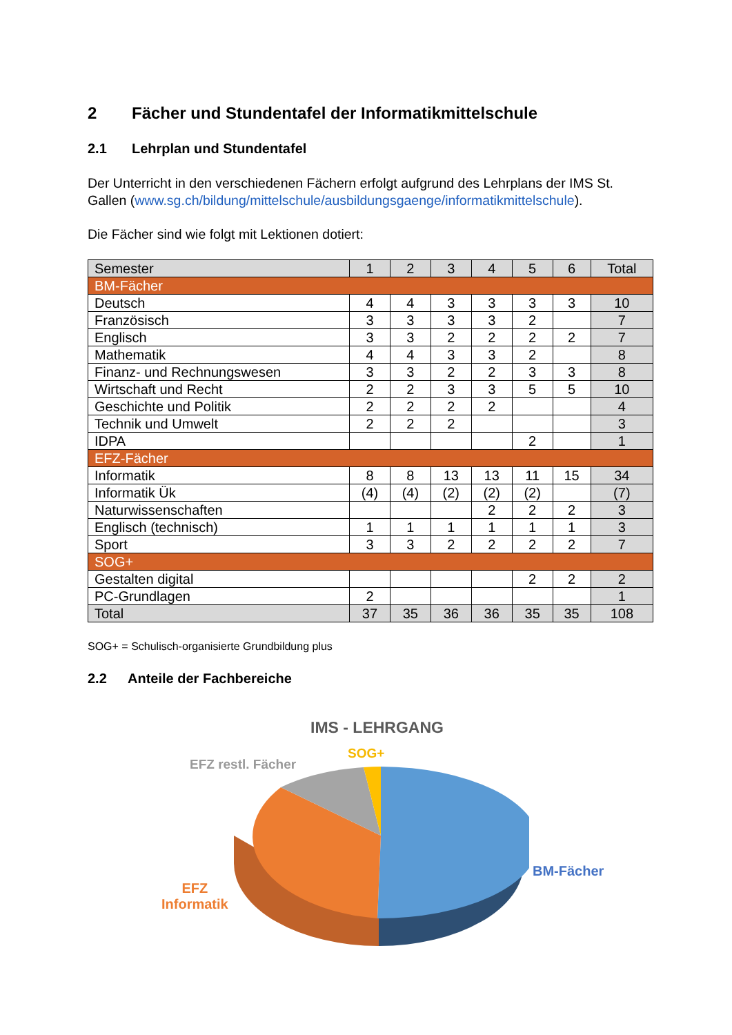2 Fächer und Stundentafel der Informatikmittelschule
2.1 Lehrplan und Stundentafel
Der Unterricht in den verschiedenen Fächern erfolgt aufgrund des Lehrplans der IMS St. Gallen (www.sg.ch/bildung/mittelschule/ausbildungsgaenge/informatikmittelschule).
Die Fächer sind wie folgt mit Lektionen dotiert:
| Semester | 1 | 2 | 3 | 4 | 5 | 6 | Total |
| BM-Fächer | | | | | | | |
| Deutsch | 4 | 4 | 3 | 3 | 3 | 3 | 10 |
| Französisch | 3 | 3 | 3 | 3 | 2 | | 7 |
| Englisch | 3 | 3 | 2 | 2 | 2 | 2 | 7 |
| Mathematik | 4 | 4 | 3 | 3 | 2 | | 8 |
| Finanz- und Rechnungswesen | 3 | 3 | 2 | 2 | 3 | 3 | 8 |
| Wirtschaft und Recht | 2 | 2 | 3 | 3 | 5 | 5 | 10 |
| Geschichte und Politik | 2 | 2 | 2 | 2 | | | 4 |
| Technik und Umwelt | 2 | 2 | 2 | | | | 3 |
| IDPA | | | | | 2 | | 1 |
| EFZ-Fächer | | | | | | | |
| Informatik | 8 | 8 | 13 | 13 | 11 | 15 | 34 |
| Informatik Ük | (4) | (4) | (2) | (2) | (2) | | (7) |
| Naturwissenschaften | | | | 2 | 2 | 2 | 3 |
| Englisch (technisch) | 1 | 1 | 1 | 1 | 1 | 1 | 3 |
| Sport | 3 | 3 | 2 | 2 | 2 | 2 | 7 |
| SOG+ | | | | | | | |
| Gestalten digital | | | | | 2 | 2 | 2 |
| PC-Grundlagen | 2 | | | | | | 1 |
| Total | 37 | 35 | 36 | 36 | 35 | 35 | 108 |
SOG+ = Schulisch-organisierte Grundbildung plus
2.2 Anteile der Fachbereiche
IMS - LEHRGANG
SOG+
EFZ restl. Fächer
BM-Fächer
EFZ
Informatik